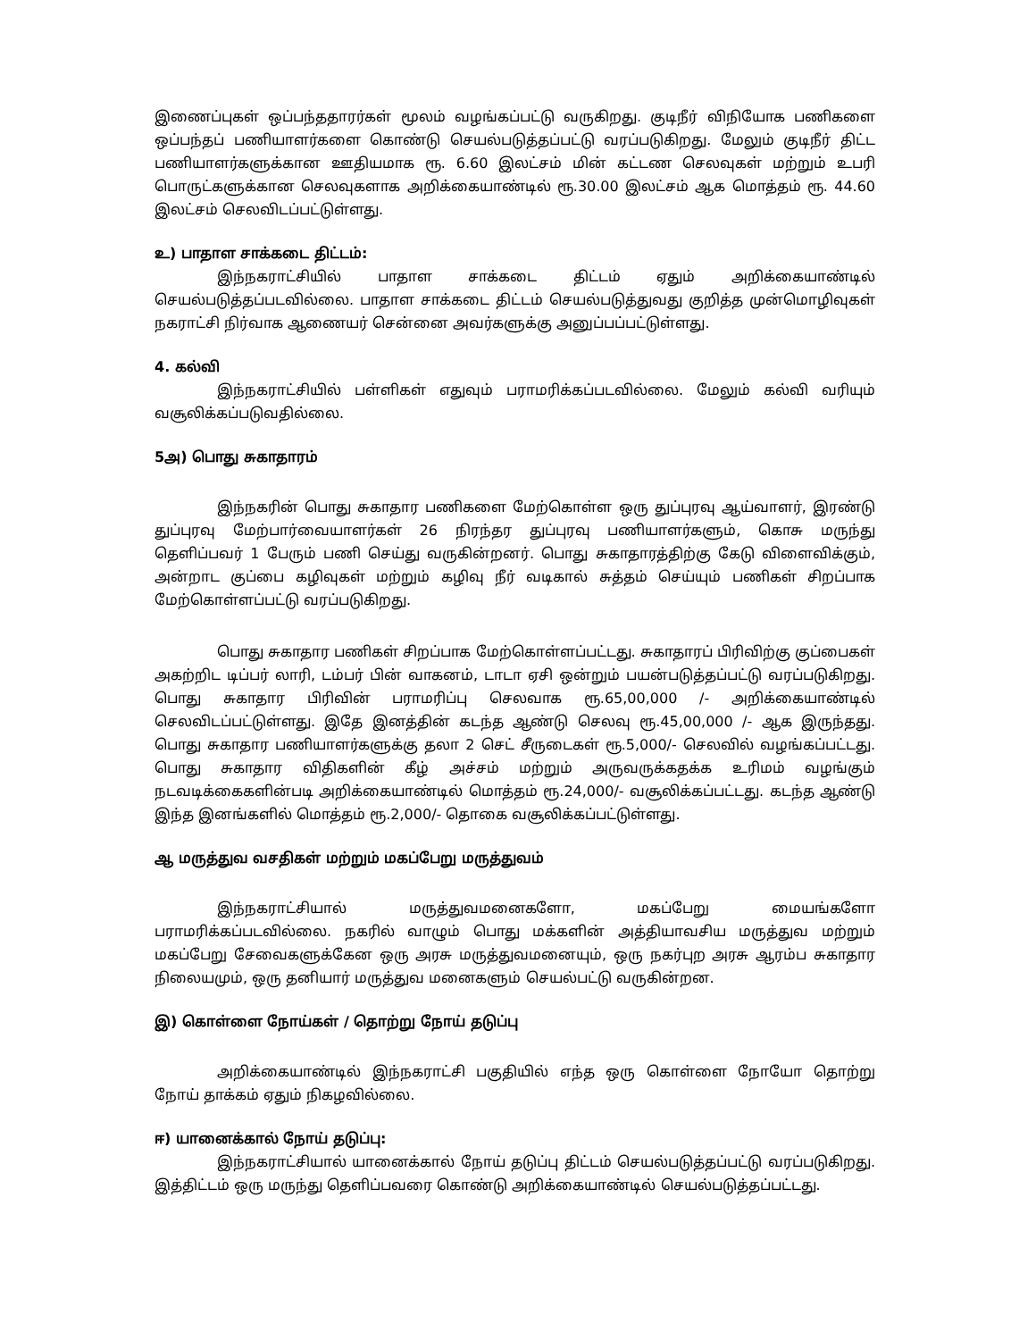இணைப்புகள் ஒப்பந்ததாரர்கள் மூலம் வழங்கப்பட்டு வருகிறது. குடிநீர் விநியோக பணிகளை ஒப்பந்தப் பணியாளர்களை கொண்டு செயல்படுத்தப்பட்டு வரப்படுகிறது. மேலும் குடிநீர் திட்ட பணியாளர்களுக்கான ஊதியமாக ரூ. 6.60 இலட்சம் மின் கட்டண செலவுகள் மற்றும் உபரி பொருட்களுக்கான செலவுகளாக அறிக்கையாண்டில் ரூ.30.00 இலட்சம் ஆக மொத்தம் ரூ. 44.60 இலட்சம் செலவிடப்பட்டுள்ளது.
உ) பாதாள சாக்கடை திட்டம்:
இந்நகராட்சியில் பாதாள சாக்கடை திட்டம் ஏதும் அறிக்கையாண்டில் செயல்படுத்தப்படவில்லை. பாதாள சாக்கடை திட்டம் செயல்படுத்துவது குறித்த முன்மொழிவுகள் நகராட்சி நிர்வாக ஆணையர் சென்னை அவர்களுக்கு அனுப்பப்பட்டுள்ளது.
4. கல்வி
இந்நகராட்சியில் பள்ளிகள் எதுவும் பராமரிக்கப்படவில்லை. மேலும் கல்வி வரியும் வசூலிக்கப்படுவதில்லை.
5அ) பொது சுகாதாரம்
இந்நகரின் பொது சுகாதார பணிகளை மேற்கொள்ள ஒரு துப்புரவு ஆய்வாளர், இரண்டு துப்புரவு மேற்பார்வையாளர்கள் 26 நிரந்தர துப்புரவு பணியாளர்களும், கொசு மருந்து தெளிப்பவர் 1 பேரும் பணி செய்து வருகின்றனர். பொது சுகாதாரத்திற்கு கேடு விளைவிக்கும், அன்றாட குப்பை கழிவுகள் மற்றும் கழிவு நீர் வடிகால் சுத்தம் செய்யும் பணிகள் சிறப்பாக மேற்கொள்ளப்பட்டு வரப்படுகிறது.
பொது சுகாதார பணிகள் சிறப்பாக மேற்கொள்ளப்பட்டது. சுகாதாரப் பிரிவிற்கு குப்பைகள் அகற்றிட டிப்பர் லாரி, டம்பர் பின் வாகனம், டாடா ஏசி ஒன்றும் பயன்படுத்தப்பட்டு வரப்படுகிறது. பொது சுகாதார பிரிவின் பராமரிப்பு செலவாக ரூ.65,00,000 /- அறிக்கையாண்டில் செலவிடப்பட்டுள்ளது. இதே இனத்தின் கடந்த ஆண்டு செலவு ரூ.45,00,000 /- ஆக இருந்தது. பொது சுகாதார பணியாளர்களுக்கு தலா 2 செட் சீருடைகள் ரூ.5,000/- செலவில் வழங்கப்பட்டது. பொது சுகாதார விதிகளின் கீழ் அச்சம் மற்றும் அருவருக்கதக்க உரிமம் வழங்கும் நடவடிக்கைகளின்படி அறிக்கையாண்டில் மொத்தம் ரூ.24,000/- வசூலிக்கப்பட்டது. கடந்த ஆண்டு இந்த இனங்களில் மொத்தம் ரூ.2,000/- தொகை வசூலிக்கப்பட்டுள்ளது.
ஆ மருத்துவ வசதிகள் மற்றும் மகப்பேறு மருத்துவம்
இந்நகராட்சியால் மருத்துவமனைகளோ, மகப்பேறு மையங்களோ பராமரிக்கப்படவில்லை. நகரில் வாழும் பொது மக்களின் அத்தியாவசிய மருத்துவ மற்றும் மகப்பேறு சேவைகளுக்கேன ஒரு அரசு மருத்துவமனையும், ஒரு நகர்புற அரசு ஆரம்ப சுகாதார நிலையமும், ஒரு தனியார் மருத்துவ மனைகளும் செயல்பட்டு வருகின்றன.
இ) கொள்ளை நோய்கள் / தொற்று நோய் தடுப்பு
அறிக்கையாண்டில் இந்நகராட்சி பகுதியில் எந்த ஒரு கொள்ளை நோயோ தொற்று நோய் தாக்கம் ஏதும் நிகழவில்லை.
ஈ) யானைக்கால் நோய் தடுப்பு:
இந்நகராட்சியால் யானைக்கால் நோய் தடுப்பு திட்டம் செயல்படுத்தப்பட்டு வரப்படுகிறது. இத்திட்டம் ஒரு மருந்து தெளிப்பவரை கொண்டு அறிக்கையாண்டில் செயல்படுத்தப்பட்டது.